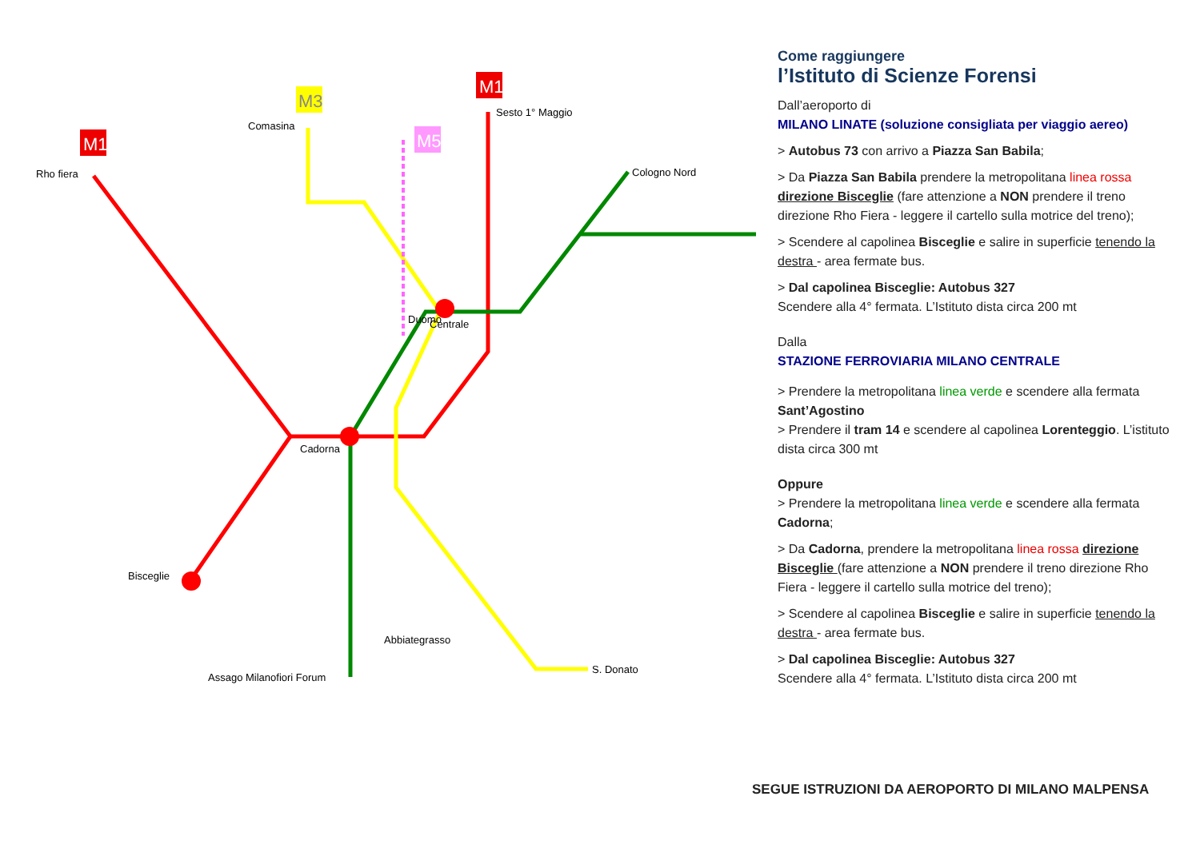M1
M1
M3
M5
Rho fiera
Comasina
Sesto 1° Maggio
Cologno Nord
Bisceglie
Cadorna
Abbiategrasso
Assago Milanofiori Forum
S. Donato
Duomo
Centrale
Come raggiungere
l’Istituto di Scienze Forensi
Dall’aeroporto di
MILANO LINATE (soluzione consigliata per viaggio aereo)
> Autobus 73 con arrivo a Piazza San Babila;
> Da Piazza San Babila prendere la metropolitana linea rossa direzione Bisceglie (fare attenzione a NON prendere il treno direzione Rho Fiera - leggere il cartello sulla motrice del treno);
> Scendere al capolinea Bisceglie e salire in superficie tenendo la destra - area fermate bus.
> Dal capolinea Bisceglie: Autobus 327
Scendere alla 4° fermata. L’Istituto dista circa 200 mt
Dalla
STAZIONE FERROVIARIA MILANO CENTRALE
> Prendere la metropolitana linea verde e scendere alla fermata Sant’Agostino
> Prendere il tram 14 e scendere al capolinea Lorenteggio. L’istituto dista circa 300 mt
Oppure
> Prendere la metropolitana linea verde e scendere alla fermata Cadorna;
> Da Cadorna, prendere la metropolitana linea rossa direzione Bisceglie (fare attenzione a NON prendere il treno direzione Rho Fiera - leggere il cartello sulla motrice del treno);
> Scendere al capolinea Bisceglie e salire in superficie tenendo la destra - area fermate bus.
> Dal capolinea Bisceglie: Autobus 327
Scendere alla 4° fermata. L’Istituto dista circa 200 mt
SEGUE ISTRUZIONI DA AEROPORTO DI MILANO MALPENSA